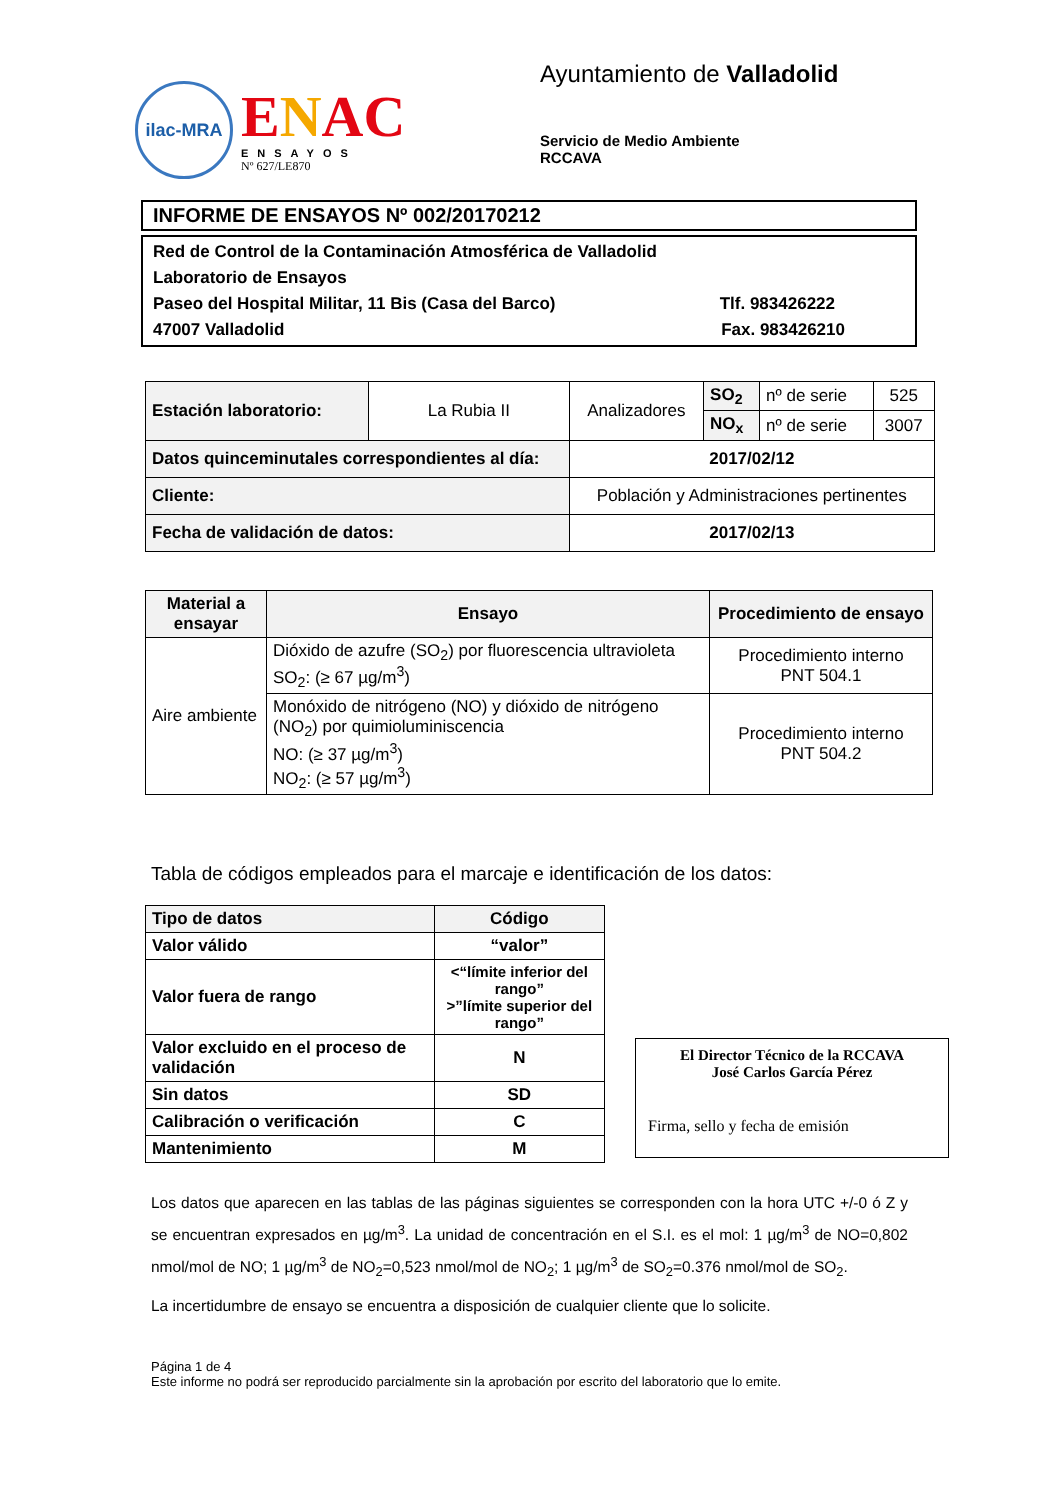ilac-MRA
ENAC
ENSAYOS
Nº 627/LE870
Ayuntamiento de Valladolid
Servicio de Medio Ambiente
RCCAVA
INFORME DE ENSAYOS Nº 002/20170212
Red de Control de la Contaminación Atmosférica de Valladolid
Laboratorio de Ensayos
Paseo del Hospital Militar, 11 Bis (Casa del Barco) Tlf. 983426222
47007 Valladolid Fax. 983426210
| Estación laboratorio: | La Rubia II | Analizadores | SO<sub>2</sub> | nº de serie | 525 |
| | | | NO<sub>x</sub> | nº de serie | 3007 |
| Datos quinceminutales correspondientes al día: | | 2017/02/12 | | | |
| Cliente: | | Población y Administraciones pertinentes | | | |
| Fecha de validación de datos: | | 2017/02/13 | | | |
| Material a ensayar | Ensayo | Procedimiento de ensayo |
| --- | --- | --- |
| Aire ambiente | Dióxido de azufre (SO<sub>2</sub>) por fluorescencia ultravioleta SO<sub>2</sub>: (≥ 67 µg/m<sup>3</sup>) | Procedimiento interno PNT 504.1 |
| | Monóxido de nitrógeno (NO) y dióxido de nitrógeno (NO<sub>2</sub>) por quimioluminiscencia NO: (≥ 37 µg/m<sup>3</sup>) NO<sub>2</sub>: (≥ 57 µg/m<sup>3</sup>) | Procedimiento interno PNT 504.2 |
Tabla de códigos empleados para el marcaje e identificación de los datos:
| Tipo de datos | Código |
| --- | --- |
| Valor válido | “valor” |
| Valor fuera de rango | <“límite inferior del rango” >”límite superior del rango” |
| Valor excluido en el proceso de validación | N |
| Sin datos | SD |
| Calibración o verificación | C |
| Mantenimiento | M |
El Director Técnico de la RCCAVA
José Carlos García Pérez
Firma, sello y fecha de emisión
Los datos que aparecen en las tablas de las páginas siguientes se corresponden con la hora UTC +/-0 ó Z y se encuentran expresados en µg/m<sup>3</sup>. La unidad de concentración en el S.I. es el mol: 1 µg/m<sup>3</sup> de NO=0,802 nmol/mol de NO; 1 µg/m<sup>3</sup> de NO<sub>2</sub>=0,523 nmol/mol de NO<sub>2</sub>; 1 µg/m<sup>3</sup> de SO<sub>2</sub>=0.376 nmol/mol de SO<sub>2</sub>.
La incertidumbre de ensayo se encuentra a disposición de cualquier cliente que lo solicite.
Página 1 de 4
Este informe no podrá ser reproducido parcialmente sin la aprobación por escrito del laboratorio que lo emite.